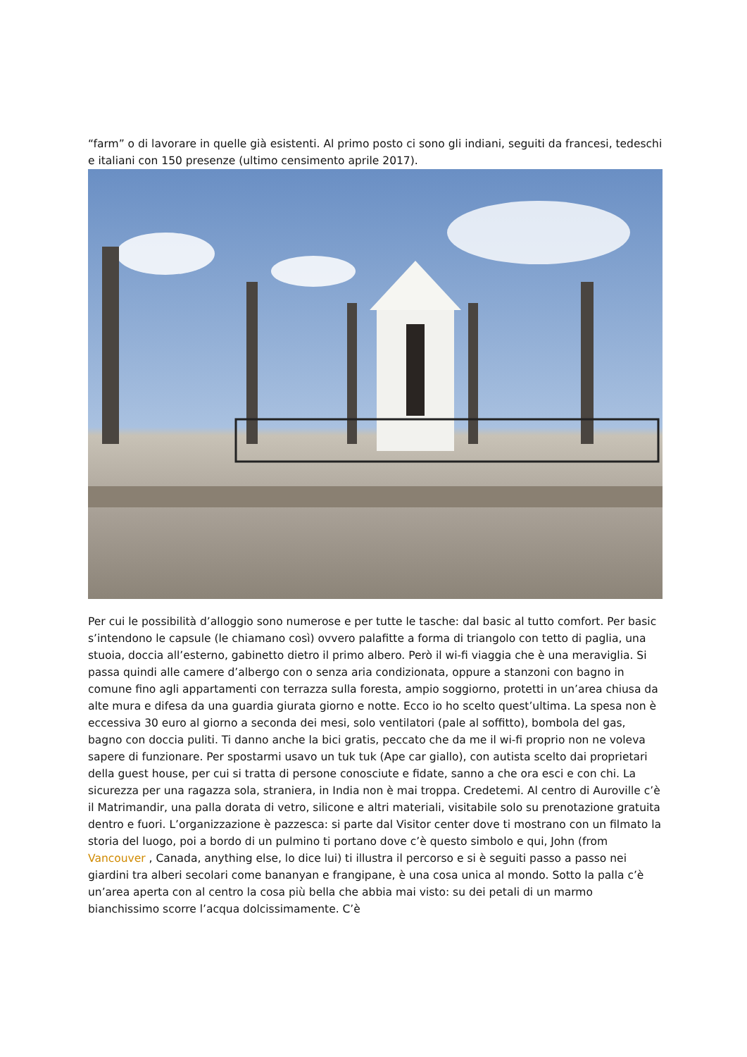“farm” o di lavorare in quelle già esistenti. Al primo posto ci sono gli indiani, seguiti da francesi, tedeschi e italiani con 150 presenze (ultimo censimento aprile 2017).
Per cui le possibilità d’alloggio sono numerose e per tutte le tasche: dal basic al tutto comfort. Per basic s’intendono le capsule (le chiamano così) ovvero palafitte a forma di triangolo con tetto di paglia, una stuoia, doccia all’esterno, gabinetto dietro il primo albero. Però il wi-fi viaggia che è una meraviglia. Si passa quindi alle camere d’albergo con o senza aria condizionata, oppure a stanzoni con bagno in comune fino agli appartamenti con terrazza sulla foresta, ampio soggiorno, protetti in un’area chiusa da alte mura e difesa da una guardia giurata giorno e notte. Ecco io ho scelto quest’ultima. La spesa non è eccessiva 30 euro al giorno a seconda dei mesi, solo ventilatori (pale al soffitto), bombola del gas, bagno con doccia puliti. Ti danno anche la bici gratis, peccato che da me il wi-fi proprio non ne voleva sapere di funzionare. Per spostarmi usavo un tuk tuk (Ape car giallo), con autista scelto dai proprietari della guest house, per cui si tratta di persone conosciute e fidate, sanno a che ora esci e con chi. La sicurezza per una ragazza sola, straniera, in India non è mai troppa. Credetemi. Al centro di Auroville c’è il Matrimandir, una palla dorata di vetro, silicone e altri materiali, visitabile solo su prenotazione gratuita dentro e fuori. L’organizzazione è pazzesca: si parte dal Visitor center dove ti mostrano con un filmato la storia del luogo, poi a bordo di un pulmino ti portano dove c’è questo simbolo e qui, John (from Vancouver , Canada, anything else, lo dice lui) ti illustra il percorso e si è seguiti passo a passo nei giardini tra alberi secolari come bananyan e frangipane, è una cosa unica al mondo. Sotto la palla c’è un’area aperta con al centro la cosa più bella che abbia mai visto: su dei petali di un marmo bianchissimo scorre l’acqua dolcissimamente. C’è